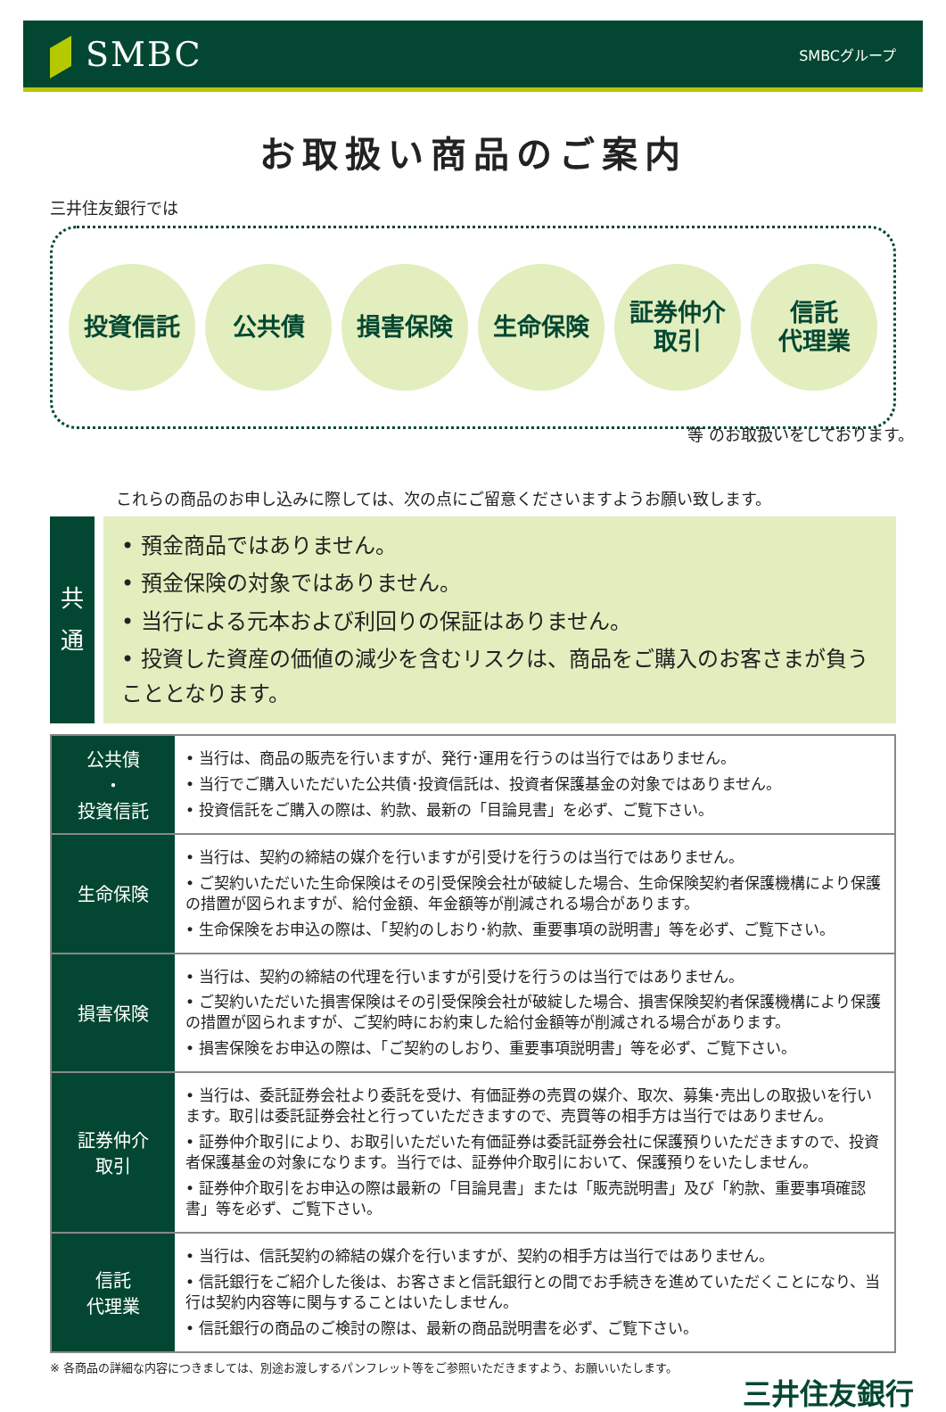SMBC
SMBCグループ
お取扱い商品のご案内
三井住友銀行では
投資信託 公共債 損害保険 生命保険 証券仲介
取引
信託
代理業
等 のお取扱いをしております。
これらの商品のお申し込みに際しては、次の点にご留意くださいますようお願い致します。
共
通
• 預金商品ではありません。
• 預金保険の対象ではありません。
• 当行による元本および利回りの保証はありません。
• 投資した資産の価値の減少を含むリスクは、商品をご購入のお客さまが負うこととなります。
| 公共債 ・ 投資信託 | • 当行は、商品の販売を行いますが、発行･運用を行うのは当行ではありません。 • 当行でご購入いただいた公共債･投資信託は、投資者保護基金の対象ではありません。 • 投資信託をご購入の際は、約款、最新の「目論見書」を必ず、ご覧下さい。 |
| 生命保険 | • 当行は、契約の締結の媒介を行いますが引受けを行うのは当行ではありません。 • ご契約いただいた生命保険はその引受保険会社が破綻した場合、生命保険契約者保護機構により保護の措置が図られますが、給付金額、年金額等が削減される場合があります。 • 生命保険をお申込の際は、「契約のしおり･約款、重要事項の説明書」等を必ず、ご覧下さい。 |
| 損害保険 | • 当行は、契約の締結の代理を行いますが引受けを行うのは当行ではありません。 • ご契約いただいた損害保険はその引受保険会社が破綻した場合、損害保険契約者保護機構により保護の措置が図られますが、ご契約時にお約束した給付金額等が削減される場合があります。 • 損害保険をお申込の際は、「ご契約のしおり、重要事項説明書」等を必ず、ご覧下さい。 |
| 証券仲介 取引 | • 当行は、委託証券会社より委託を受け、有価証券の売買の媒介、取次、募集･売出しの取扱いを行います。取引は委託証券会社と行っていただきますので、売買等の相手方は当行ではありません。 • 証券仲介取引により、お取引いただいた有価証券は委託証券会社に保護預りいただきますので、投資者保護基金の対象になります。当行では、証券仲介取引において、保護預りをいたしません。 • 証券仲介取引をお申込の際は最新の「目論見書」または「販売説明書」及び「約款、重要事項確認書」等を必ず、ご覧下さい。 |
| 信託 代理業 | • 当行は、信託契約の締結の媒介を行いますが、契約の相手方は当行ではありません。 • 信託銀行をご紹介した後は、お客さまと信託銀行との間でお手続きを進めていただくことになり、当行は契約内容等に関与することはいたしません。 • 信託銀行の商品のご検討の際は、最新の商品説明書を必ず、ご覧下さい。 |
※ 各商品の詳細な内容につきましては、別途お渡しするパンフレット等をご参照いただきますよう、お願いいたします。
三井住友銀行